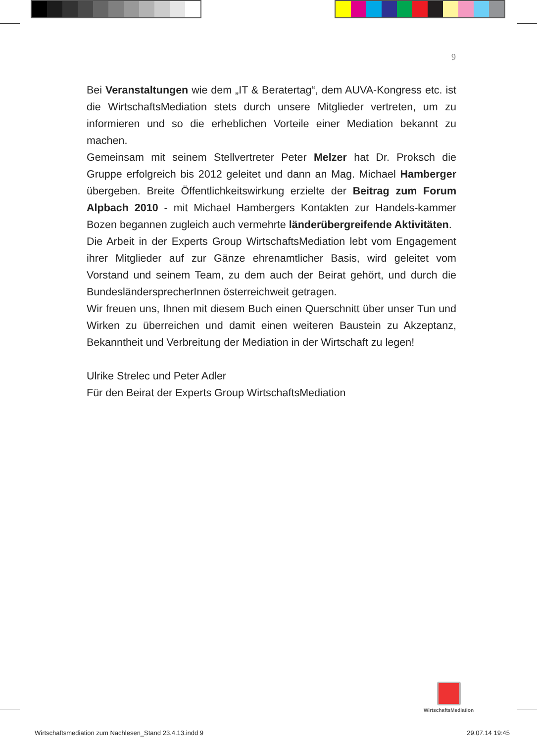9
Bei Veranstaltungen wie dem „IT & Beratertag“, dem AUVA-Kongress etc. ist die WirtschaftsMediation stets durch unsere Mitglieder vertreten, um zu informieren und so die erheblichen Vorteile einer Mediation bekannt zu machen.
Gemeinsam mit seinem Stellvertreter Peter Melzer hat Dr. Proksch die Gruppe erfolgreich bis 2012 geleitet und dann an Mag. Michael Hamberger übergeben. Breite Öffentlichkeitswirkung erzielte der Beitrag zum Forum Alpbach 2010 - mit Michael Hambergers Kontakten zur Handels-kammer Bozen begannen zugleich auch vermehrte länderübergreifende Aktivitäten.
Die Arbeit in der Experts Group WirtschaftsMediation lebt vom Engagement ihrer Mitglieder auf zur Gänze ehrenamtlicher Basis, wird geleitet vom Vorstand und seinem Team, zu dem auch der Beirat gehört, und durch die BundesländersprecherInnen österreichweit getragen.
Wir freuen uns, Ihnen mit diesem Buch einen Querschnitt über unser Tun und Wirken zu überreichen und damit einen weiteren Baustein zu Akzeptanz, Bekanntheit und Verbreitung der Mediation in der Wirtschaft zu legen!
Ulrike Strelec und Peter Adler
Für den Beirat der Experts Group WirtschaftsMediation
WirtschaftsMediation
Wirtschaftsmediation zum Nachlesen_Stand 23.4.13.indd 9 29.07.14 19:45